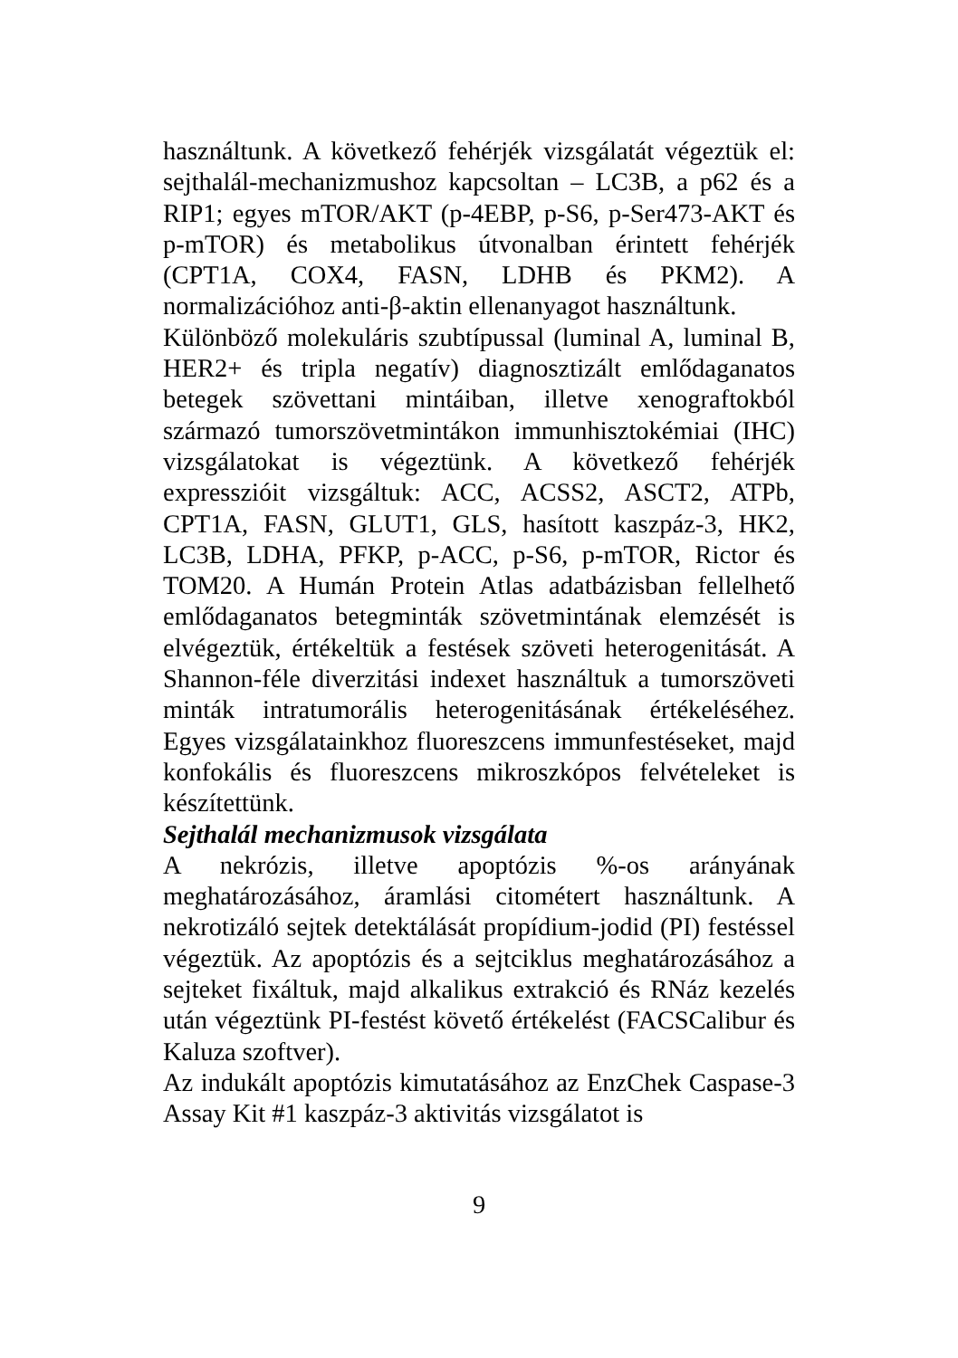használtunk. A következő fehérjék vizsgálatát végeztük el: sejthalál-mechanizmushoz kapcsoltan – LC3B, a p62 és a RIP1; egyes mTOR/AKT (p-4EBP, p-S6, p-Ser473-AKT és p-mTOR) és metabolikus útvonalban érintett fehérjék (CPT1A, COX4, FASN, LDHB és PKM2). A normalizációhoz anti-β-aktin ellenanyagot használtunk.
Különböző molekuláris szubtípussal (luminal A, luminal B, HER2+ és tripla negatív) diagnosztizált emlődaganatos betegek szövettani mintáiban, illetve xenograftokból származó tumorszövetmintákon immunhisztokémiai (IHC) vizsgálatokat is végeztünk. A következő fehérjék expresszióit vizsgáltuk: ACC, ACSS2, ASCT2, ATPb, CPT1A, FASN, GLUT1, GLS, hasított kaszpáz-3, HK2, LC3B, LDHA, PFKP, p-ACC, p-S6, p-mTOR, Rictor és TOM20. A Humán Protein Atlas adatbázisban fellelhető emlődaganatos betegminták szövetmintának elemzését is elvégeztük, értékeltük a festések szöveti heterogenitását. A Shannon-féle diverzitási indexet használtuk a tumorszöveti minták intratumorális heterogenitásának értékeléséhez. Egyes vizsgálatainkhoz fluoreszcens immunfestéseket, majd konfokális és fluoreszcens mikroszkópos felvételeket is készítettünk.
Sejthalál mechanizmusok vizsgálata
A nekrózis, illetve apoptózis %-os arányának meghatározásához, áramlási citométert használtunk. A nekrotizáló sejtek detektálását propídium-jodid (PI) festéssel végeztük. Az apoptózis és a sejtciklus meghatározásához a sejteket fixáltuk, majd alkalikus extrakció és RNáz kezelés után végeztünk PI-festést követő értékelést (FACSCalibur és Kaluza szoftver).
Az indukált apoptózis kimutatásához az EnzChek Caspase-3 Assay Kit #1 kaszpáz-3 aktivitás vizsgálatot is
9